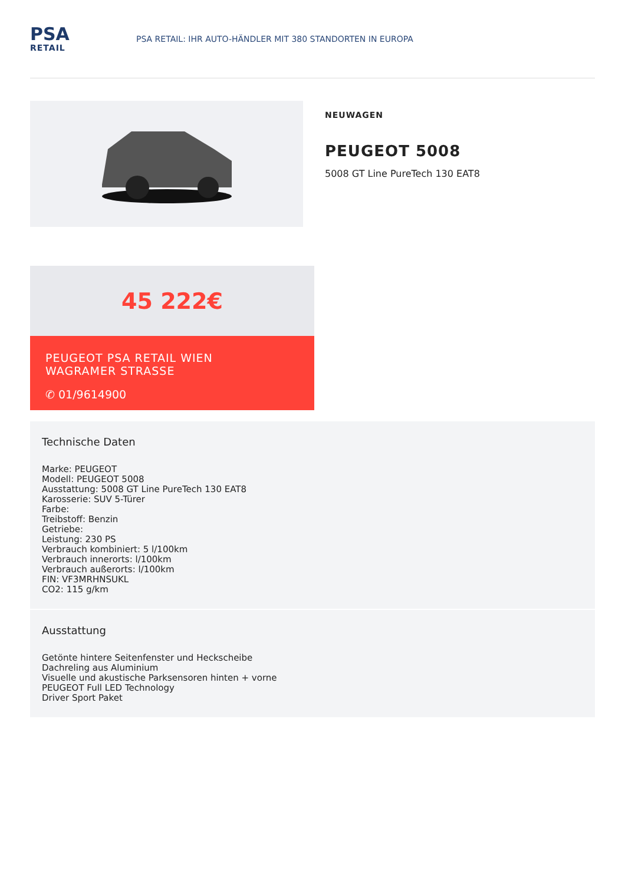PSA
RETAIL
PSA RETAIL: IHR AUTO-HÄNDLER MIT 380 STANDORTEN IN EUROPA
NEUWAGEN
PEUGEOT 5008
5008 GT Line PureTech 130 EAT8
45 222€
PEUGEOT PSA RETAIL WIEN
WAGRAMER STRASSE
✆ 01/9614900
Technische Daten
Marke: PEUGEOT
Modell: PEUGEOT 5008
Ausstattung: 5008 GT Line PureTech 130 EAT8
Karosserie: SUV 5-Türer
Farbe:
Treibstoff: Benzin
Getriebe:
Leistung: 230 PS
Verbrauch kombiniert: 5 l/100km
Verbrauch innerorts: l/100km
Verbrauch außerorts: l/100km
FIN: VF3MRHNSUKL
CO2: 115 g/km
Ausstattung
Getönte hintere Seitenfenster und Heckscheibe
Dachreling aus Aluminium
Visuelle und akustische Parksensoren hinten + vorne
PEUGEOT Full LED Technology
Driver Sport Paket